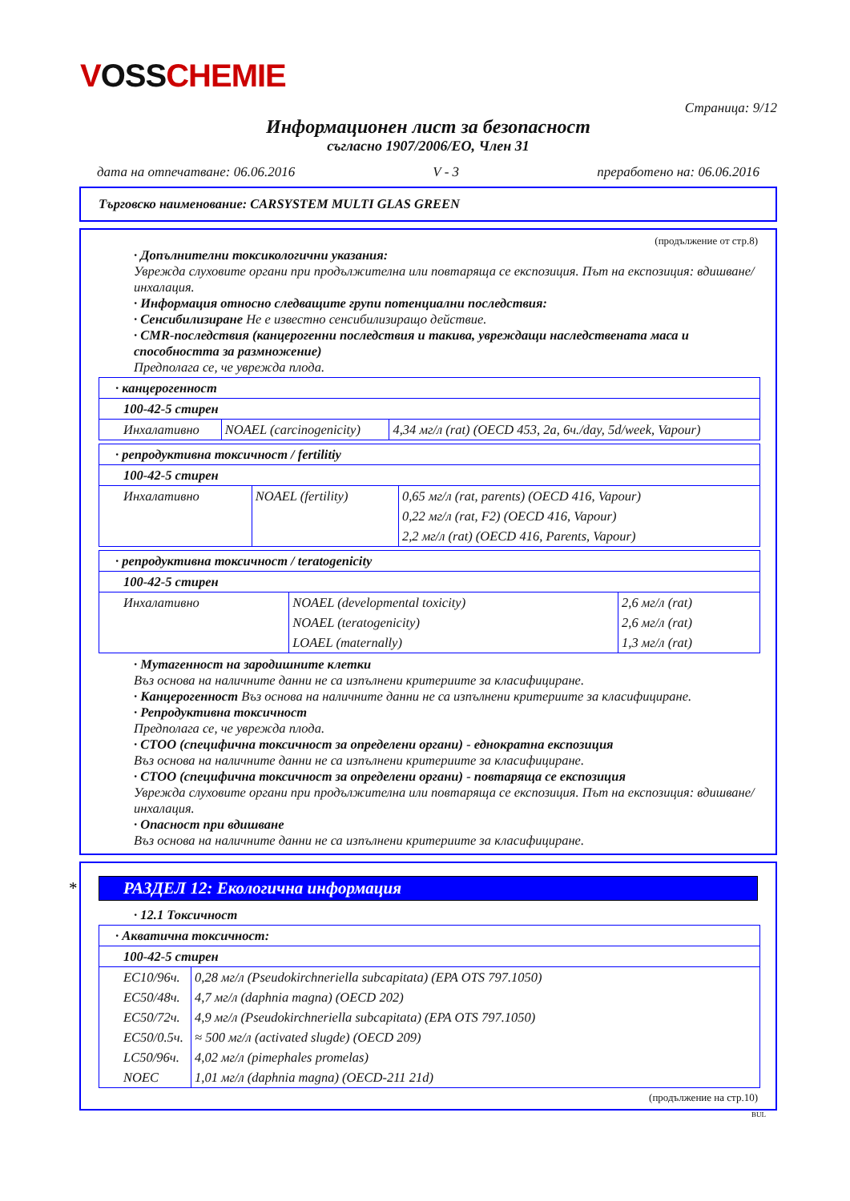VOSSCHEMIE
Страница: 9/12
Информационен лист за безопасност
съгласно 1907/2006/ЕО, Член 31
дата на отпечатване: 06.06.2016 V - 3 преработено на: 06.06.2016
Търговско наименование: CARSYSTEM MULTI GLAS GREEN
(продължение от стр.8)
· Допълнителни токсикологични указания:
Уврежда слуховите органи при продължителна или повтаряща се експозиция. Път на експозиция: вдишване/инхалация.
· Информация относно следващите групи потенциални последствия:
· Сенсибилизиране Не е известно сенсибилизиращо действие.
· CMR-последствия (канцерогенни последствия и такива, увреждащи наследствената маса и способността за размножение)
Предполага се, че уврежда плода.
| · канцерогенност | | |
| 100-42-5 стирен | | |
| Инхалативно | NOAEL (carcinogenicity) | 4,34 мг/л (rat) (OECD 453, 2a, 6ч./day, 5d/week, Vapour) |
| · репродуктивна токсичност / fertilitiy | | |
| 100-42-5 стирен | | |
| Инхалативно | NOAEL (fertility) | 0,65 мг/л (rat, parents) (OECD 416, Vapour) |
| | | 0,22 мг/л (rat, F2) (OECD 416, Vapour) |
| | | 2,2 мг/л (rat) (OECD 416, Parents, Vapour) |
| · репродуктивна токсичност / teratogenicity | | |
| 100-42-5 стирен | | |
| Инхалативно | NOAEL (developmental toxicity) | 2,6 мг/л (rat) |
| | NOAEL (teratogenicity) | 2,6 мг/л (rat) |
| | LOAEL (maternally) | 1,3 мг/л (rat) |
· Мутагенност на зародишните клетки
Въз основа на наличните данни не са изпълнени критериите за класифициране.
· Канцерогенност Въз основа на наличните данни не са изпълнени критериите за класифициране.
· Репродуктивна токсичност
Предполага се, че уврежда плода.
· СТОО (специфична токсичност за определени органи) - еднократна експозиция
Въз основа на наличните данни не са изпълнени критериите за класифициране.
· СТОО (специфична токсичност за определени органи) - повтаряща се експозиция
Уврежда слуховите органи при продължителна или повтаряща се експозиция. Път на експозиция: вдишване/инхалация.
· Опасност при вдишване
Въз основа на наличните данни не са изпълнени критериите за класифициране.
* РАЗДЕЛ 12: Екологична информация
· 12.1 Токсичност
| · Акватична токсичност: | |
| 100-42-5 стирен | |
| EC10/96ч. | 0,28 мг/л (Pseudokirchneriella subcapitata) (EPA OTS 797.1050) |
| EC50/48ч. | 4,7 мг/л (daphnia magna) (OECD 202) |
| EC50/72ч. | 4,9 мг/л (Pseudokirchneriella subcapitata) (EPA OTS 797.1050) |
| EC50/0.5ч. | ≈ 500 мг/л (activated slugde) (OECD 209) |
| LC50/96ч. | 4,02 мг/л (pimephales promelas) |
| NOEC | 1,01 мг/л (daphnia magna) (OECD-211 21d) |
(продължение на стр.10)
BUL